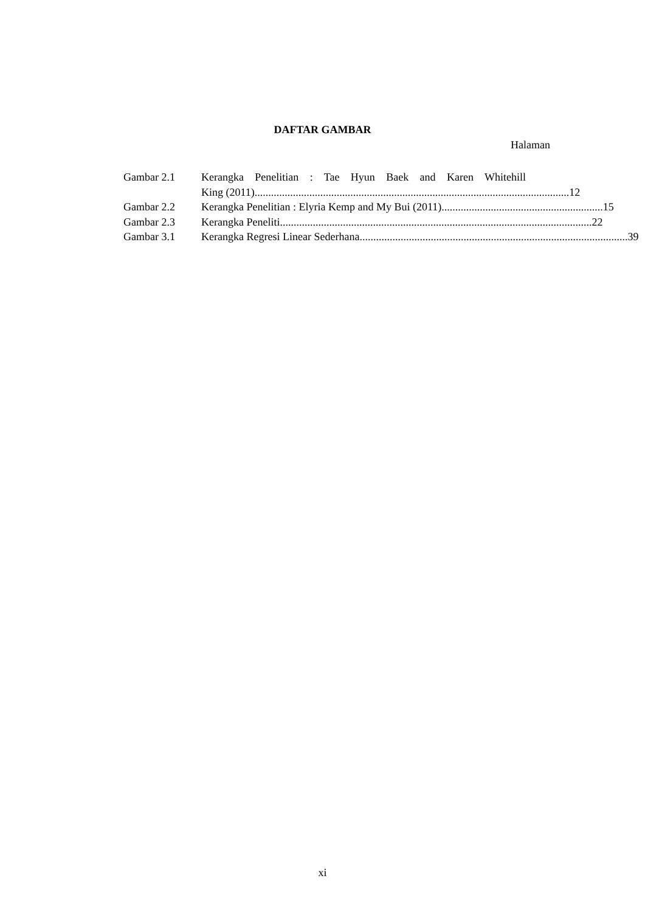DAFTAR GAMBAR
Halaman
Gambar 2.1 Kerangka Penelitian : Tae Hyun Baek and Karen Whitehill
King (2011). .................................................................................................................. 12
Gambar 2.2 Kerangka Penelitian : Elyria Kemp and My Bui (2011). .......................................................... 15
Gambar 2.3 Kerangka Peneliti .................................................................................................................. 22
Gambar 3.1 Kerangka Regresi Linear Sederhana .................................................................................................. 39
xi